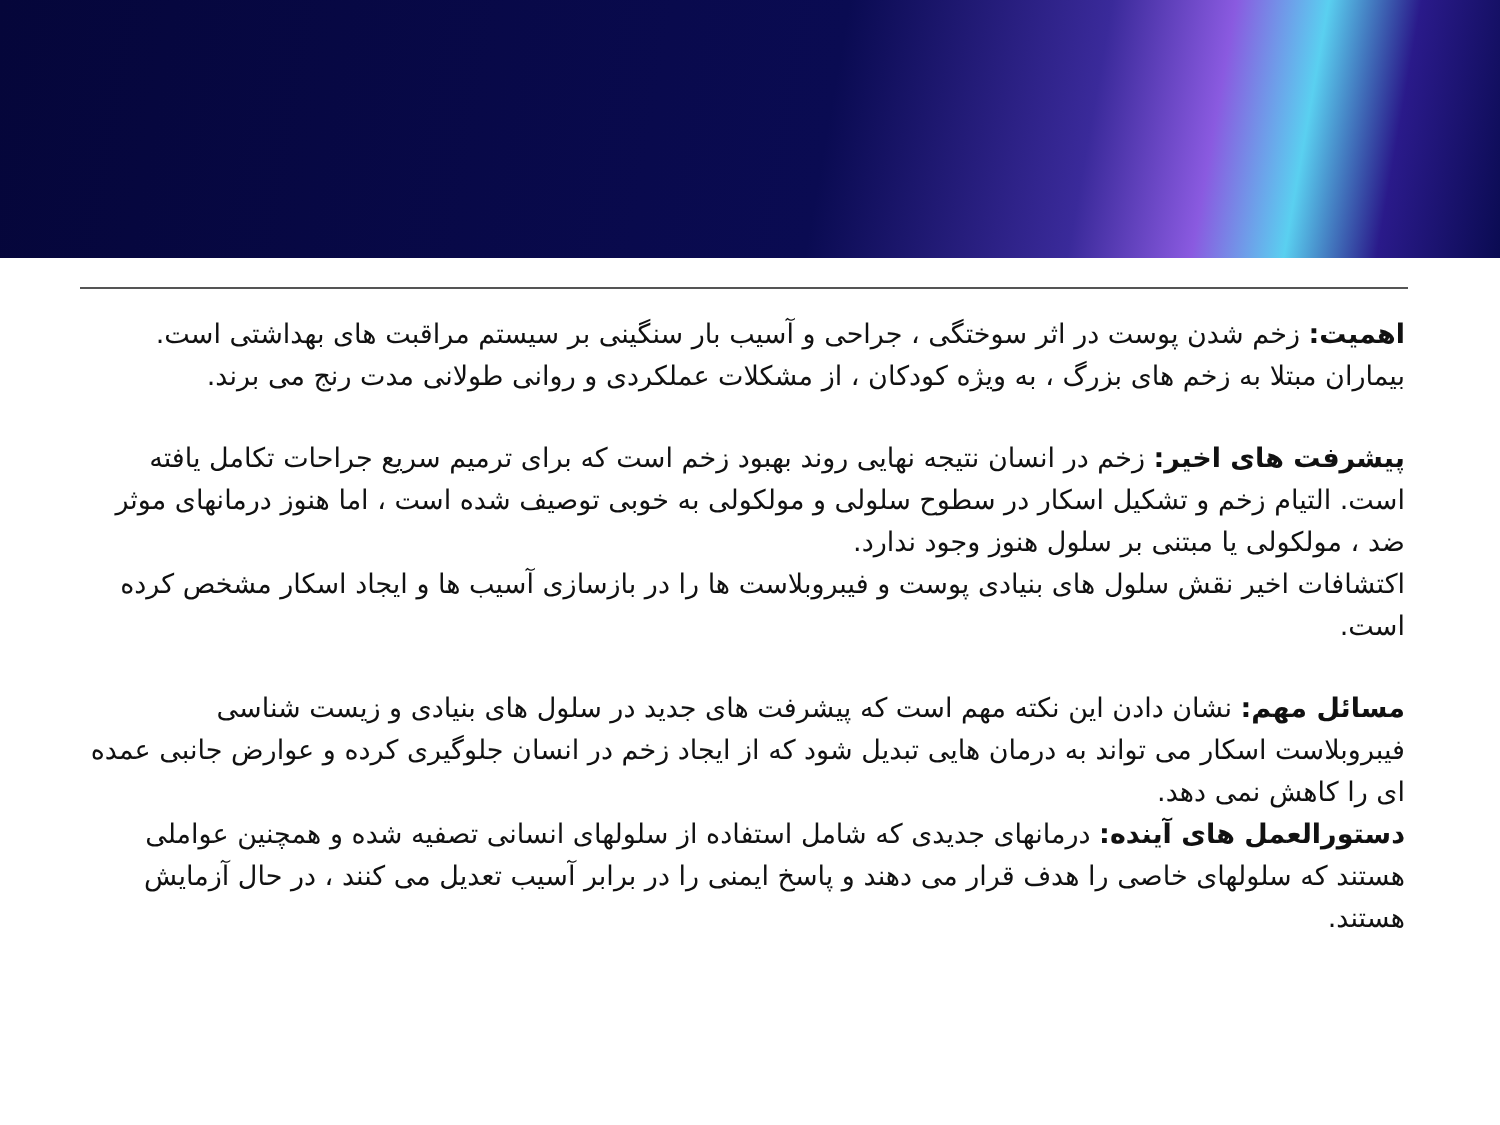اهمیت: زخم شدن پوست در اثر سوختگی ، جراحی و آسیب بار سنگینی بر سیستم مراقبت های بهداشتی است. بیماران مبتلا به زخم های بزرگ ، به ویژه کودکان ، از مشکلات عملکردی و روانی طولانی مدت رنج می برند.
پیشرفت های اخیر: زخم در انسان نتیجه نهایی روند بهبود زخم است که برای ترمیم سریع جراحات تکامل یافته است. التیام زخم و تشکیل اسکار در سطوح سلولی و مولکولی به خوبی توصیف شده است ، اما هنوز درمانهای موثر ضد ، مولکولی یا مبتنی بر سلول هنوز وجود ندارد.
اکتشافات اخیر نقش سلول های بنیادی پوست و فیبروبلاست ها را در بازسازی آسیب ها و ایجاد اسکار مشخص کرده است.
مسائل مهم: نشان دادن این نکته مهم است که پیشرفت های جدید در سلول های بنیادی و زیست شناسی فیبروبلاست اسکار می تواند به درمان هایی تبدیل شود که از ایجاد زخم در انسان جلوگیری کرده و عوارض جانبی عمده ای را کاهش نمی دهد.
دستورالعمل های آینده: درمانهای جدیدی که شامل استفاده از سلولهای انسانی تصفیه شده و همچنین عواملی هستند که سلولهای خاصی را هدف قرار می دهند و پاسخ ایمنی را در برابر آسیب تعدیل می کنند ، در حال آزمایش هستند.